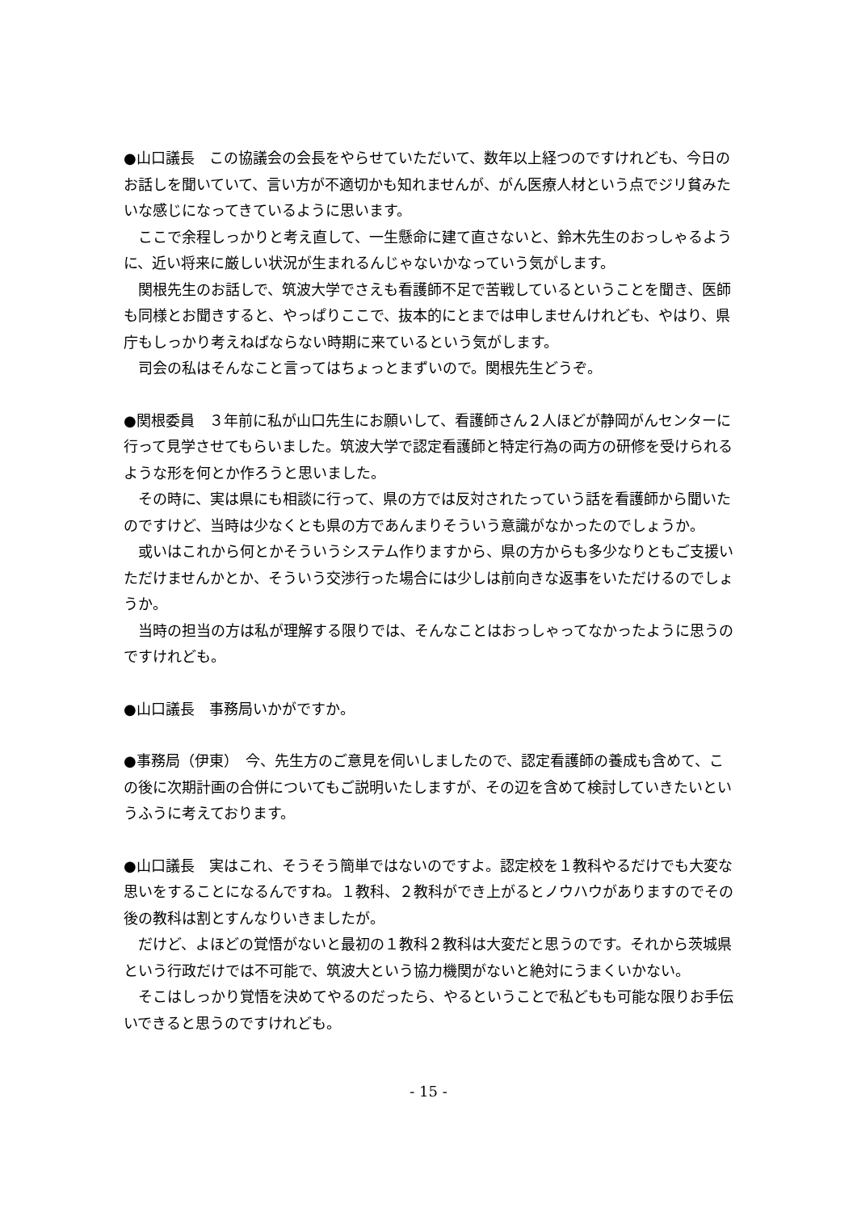●山口議長　この協議会の会長をやらせていただいて、数年以上経つのですけれども、今日のお話しを聞いていて、言い方が不適切かも知れませんが、がん医療人材という点でジリ貧みたいな感じになってきているように思います。
ここで余程しっかりと考え直して、一生懸命に建て直さないと、鈴木先生のおっしゃるように、近い将来に厳しい状況が生まれるんじゃないかなっていう気がします。
関根先生のお話しで、筑波大学でさえも看護師不足で苦戦しているということを聞き、医師も同様とお聞きすると、やっぱりここで、抜本的にとまでは申しませんけれども、やはり、県庁もしっかり考えねばならない時期に来ているという気がします。
司会の私はそんなこと言ってはちょっとまずいので。関根先生どうぞ。
●関根委員　３年前に私が山口先生にお願いして、看護師さん２人ほどが静岡がんセンターに行って見学させてもらいました。筑波大学で認定看護師と特定行為の両方の研修を受けられるような形を何とか作ろうと思いました。
その時に、実は県にも相談に行って、県の方では反対されたっていう話を看護師から聞いたのですけど、当時は少なくとも県の方であんまりそういう意識がなかったのでしょうか。
或いはこれから何とかそういうシステム作りますから、県の方からも多少なりともご支援いただけませんかとか、そういう交渉行った場合には少しは前向きな返事をいただけるのでしょうか。
当時の担当の方は私が理解する限りでは、そんなことはおっしゃってなかったように思うのですけれども。
●山口議長　事務局いかがですか。
●事務局（伊東）　今、先生方のご意見を伺いしましたので、認定看護師の養成も含めて、この後に次期計画の合併についてもご説明いたしますが、その辺を含めて検討していきたいというふうに考えております。
●山口議長　実はこれ、そうそう簡単ではないのですよ。認定校を１教科やるだけでも大変な思いをすることになるんですね。１教科、２教科ができ上がるとノウハウがありますのでその後の教科は割とすんなりいきましたが。
だけど、よほどの覚悟がないと最初の１教科２教科は大変だと思うのです。それから茨城県という行政だけでは不可能で、筑波大という協力機関がないと絶対にうまくいかない。
そこはしっかり覚悟を決めてやるのだったら、やるということで私どもも可能な限りお手伝いできると思うのですけれども。
- 15 -